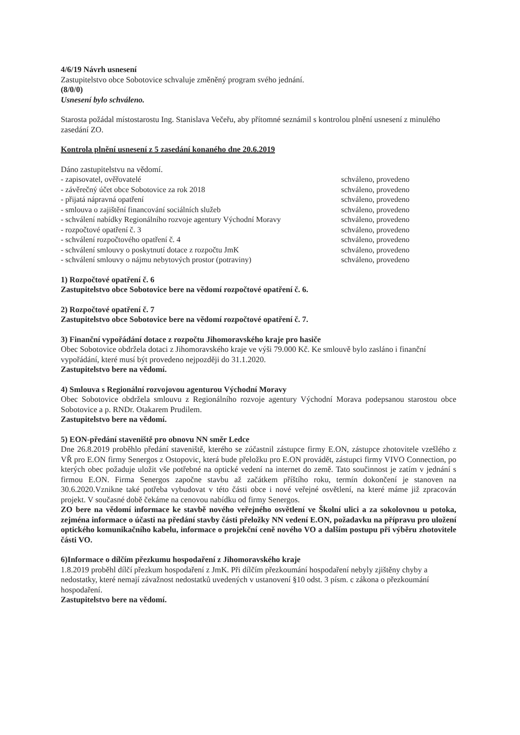4/6/19 Návrh usnesení
Zastupitelstvo obce Sobotovice schvaluje změněný program svého jednání.
(8/0/0)
Usnesení bylo schváleno.
Starosta požádal místostarostu Ing. Stanislava Večeřu, aby přítomné seznámil s kontrolou plnění usnesení z minulého zasedání ZO.
Kontrola plnění usnesení z 5 zasedání konaného dne 20.6.2019
Dáno zastupitelstvu na vědomí.
| - zapisovatel, ověřovatelé | schváleno, provedeno |
| - závěrečný účet obce Sobotovice za rok 2018 | schváleno, provedeno |
| - přijatá nápravná opatření | schváleno, provedeno |
| - smlouva o zajištění financování sociálních služeb | schváleno, provedeno |
| - schválení nabídky Regionálního rozvoje agentury Východní Moravy | schváleno, provedeno |
| - rozpočtové opatření č. 3 | schváleno, provedeno |
| - schválení rozpočtového opatření č. 4 | schváleno, provedeno |
| - schválení smlouvy o poskytnutí dotace z rozpočtu JmK | schváleno, provedeno |
| - schválení smlouvy o nájmu nebytových prostor (potraviny) | schváleno, provedeno |
1) Rozpočtové opatření č. 6
Zastupitelstvo obce Sobotovice bere na vědomí rozpočtové opatření č. 6.
2) Rozpočtové opatření č. 7
Zastupitelstvo obce Sobotovice bere na vědomí rozpočtové opatření č. 7.
3) Finanční vypořádání dotace z rozpočtu Jihomoravského kraje pro hasiče
Obec Sobotovice obdržela dotaci z Jihomoravského kraje ve výši 79.000 Kč. Ke smlouvě bylo zasláno i finanční vypořádání, které musí být provedeno nejpozději do 31.1.2020.
Zastupitelstvo bere na vědomí.
4) Smlouva s Regionální rozvojovou agenturou Východní Moravy
Obec Sobotovice obdržela smlouvu z Regionálního rozvoje agentury Východní Morava podepsanou starostou obce Sobotovice a p. RNDr. Otakarem Prudilem.
Zastupitelstvo bere na vědomí.
5) EON-předání staveniště pro obnovu NN směr Ledce
Dne 26.8.2019 proběhlo předání staveniště, kterého se zúčastnil zástupce firmy E.ON, zástupce zhotovitele vzešlého z VŘ pro E.ON firmy Senergos z Ostopovic, která bude přeložku pro E.ON provádět, zástupci firmy VIVO Connection, po kterých obec požaduje uložit vše potřebné na optické vedení na internet do země. Tato součinnost je zatím v jednání s firmou E.ON. Firma Senergos započne stavbu až začátkem příštího roku, termín dokončení je stanoven na 30.6.2020.Vznikne také potřeba vybudovat v této části obce i nové veřejné osvětlení, na které máme již zpracován projekt. V současné době čekáme na cenovou nabídku od firmy Senergos.
ZO bere na vědomí informace ke stavbě nového veřejného osvětlení ve Školní ulici a za sokolovnou u potoka, zejména informace o účasti na předání stavby části přeložky NN vedení E.ON, požadavku na přípravu pro uložení optického komunikačního kabelu, informace o projekční ceně nového VO a dalším postupu při výběru zhotovitele části VO.
6)Informace o dílčím přezkumu hospodaření z Jihomoravského kraje
1.8.2019 proběhl dílčí přezkum hospodaření z JmK. Při dílčím přezkoumání hospodaření nebyly zjištěny chyby a nedostatky, které nemají závažnost nedostatků uvedených v ustanovení §10 odst. 3 písm. c zákona o přezkoumání hospodaření.
Zastupitelstvo bere na vědomí.